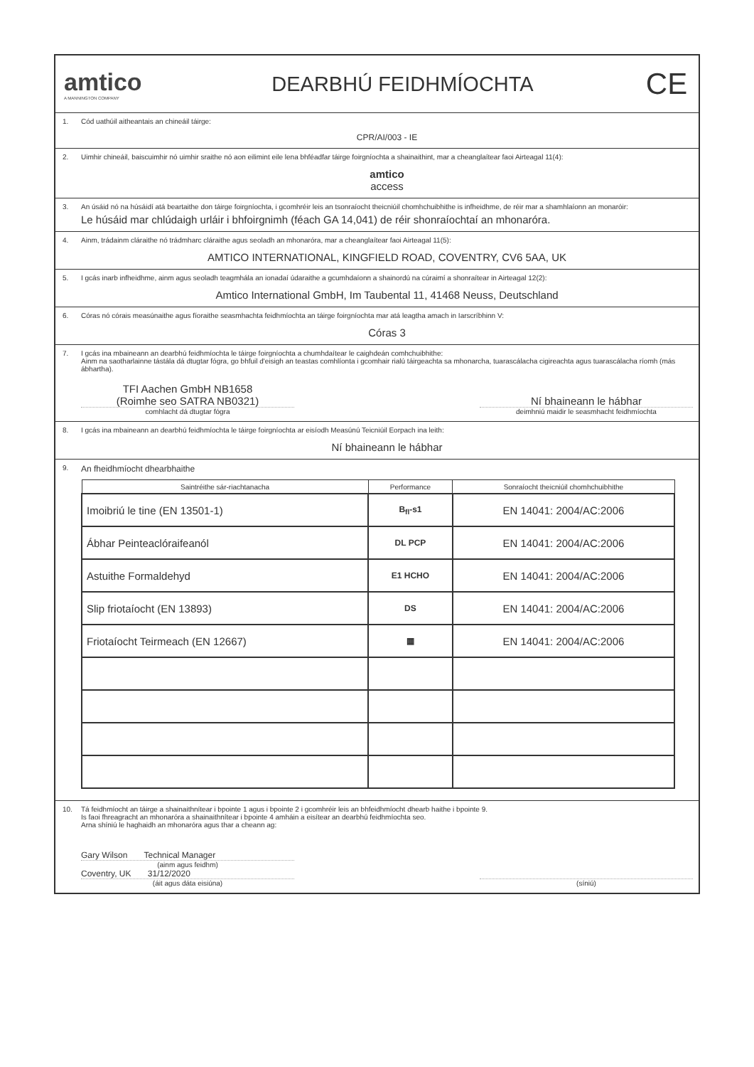amtico
A MANNINGTON COMPANY
DEARBHÚ FEIDHMÍOCHTA
CE
1. Cód uathúil aitheantais an chineáil táirge:
CPR/AI/003 - IE
2. Uimhir chineáil, baiscuimhir nó uimhir sraithe nó aon eilimint eile lena bhféadfar táirge foirgníochta a shainaithint, mar a cheanglaítear faoi Airteagal 11(4):
amtico
access
3. An úsáid nó na húsáidí atá beartaithe don táirge foirgníochta, i gcomhréir leis an tsonraíocht theicniúil chomhchuibhithe is infheidhme, de réir mar a shamhlaíonn an monaróir:
Le húsáid mar chlúdaigh urláir i bhfoirgnimh (féach GA 14,041) de réir shonraíochtaí an mhonaróra.
4. Ainm, trádainm cláraithe nó trádmharc cláraithe agus seoladh an mhonaróra, mar a cheanglaítear faoi Airteagal 11(5):
AMTICO INTERNATIONAL, KINGFIELD ROAD, COVENTRY, CV6 5AA, UK
5. I gcás inarb infheidhme, ainm agus seoladh teagmhála an ionadaí údaraithe a gcumhdaíonn a shainordú na cúraimí a shonraítear in Airteagal 12(2):
Amtico International GmbH, Im Taubental 11, 41468 Neuss, Deutschland
6. Córas nó córais measúnaithe agus fíoraithe seasmhachta feidhmíochta an táirge foirgníochta mar atá leagtha amach in Iarscríbhinn V:
Córas 3
7. I gcás ina mbaineann an dearbhú feidhmíochta le táirge foirgníochta a chumhdaítear le caighdeán comhchuibhithe:
Ainm na saotharlainne tástála dá dtugtar fógra, go bhfuil d'eisigh an teastas comhlíonta i gcomhair rialú táirgeachta sa mhonarcha, tuarascálacha cigireachta agus tuarascálacha ríomh (más ábhartha).
TFI Aachen GmbH NB1658
(Roimhe seo SATRA NB0321)
comhlacht dá dtugtar fógra
Ní bhaineann le hábhar
deimhniú maidir le seasmhacht feidhmíochta
8. I gcás ina mbaineann an dearbhú feidhmíochta le táirge foirgníochta ar eisíodh Measúnú Teicniúil Eorpach ina leith:
Ní bhaineann le hábhar
9. An fheidhmíocht dhearbhaithe
| Saintréithe sár-riachtanacha | Performance | Sonraíocht theicniúil chomhchuibhithe |
| --- | --- | --- |
| Imoibriú le tine (EN 13501-1) | B<sub>fl</sub>-s1 | EN 14041: 2004/AC:2006 |
| Ábhar Peinteaclóraifeanól | DL PCP | EN 14041: 2004/AC:2006 |
| Astuithe Formaldehyd | E1 HCHO | EN 14041: 2004/AC:2006 |
| Slip friotaíocht (EN 13893) | DS | EN 14041: 2004/AC:2006 |
| Friotaíocht Teirmeach (EN 12667) | ▦ | EN 14041: 2004/AC:2006 |
10. Tá feidhmíocht an táirge a shainaithnítear i bpointe 1 agus i bpointe 2 i gcomhréir leis an bhfeidhmíocht dhearb haithe i bpointe 9.
Is faoi fhreagracht an mhonaróra a shainaithnítear i bpointe 4 amháin a eisítear an dearbhú feidhmíochta seo.
Arna shíniú le haghaidh an mhonaróra agus thar a cheann ag:
Gary Wilson Technical Manager
(ainm agus feidhm)
Coventry, UK 31/12/2020
(áit agus dáta eisiúna)
(síniú)